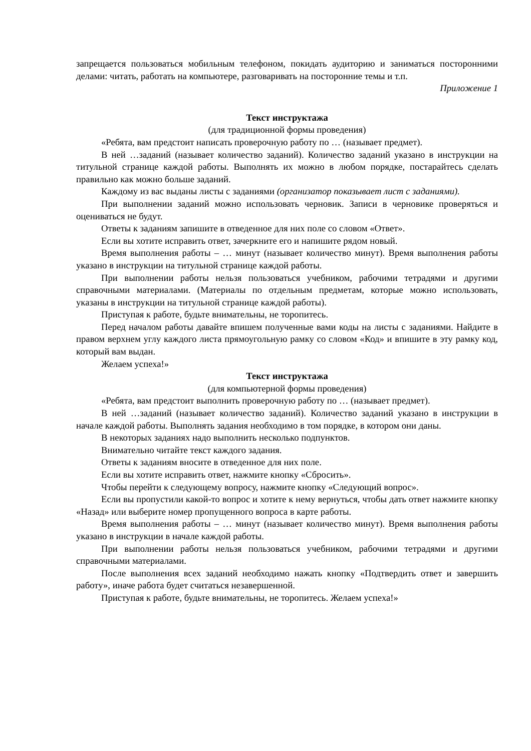запрещается пользоваться мобильным телефоном, покидать аудиторию и заниматься посторонними делами: читать, работать на компьютере, разговаривать на посторонние темы и т.п.
Приложение 1
Текст инструктажа
(для традиционной формы проведения)
«Ребята, вам предстоит написать проверочную работу по … (называет предмет).
В ней …заданий (называет количество заданий). Количество заданий указано в инструкции на титульной странице каждой работы. Выполнять их можно в любом порядке, постарайтесь сделать правильно как можно больше заданий.
Каждому из вас выданы листы с заданиями (организатор показывает лист с заданиями).
При выполнении заданий можно использовать черновик. Записи в черновике проверяться и оцениваться не будут.
Ответы к заданиям запишите в отведенное для них поле со словом «Ответ».
Если вы хотите исправить ответ, зачеркните его и напишите рядом новый.
Время выполнения работы – … минут (называет количество минут). Время выполнения работы указано в инструкции на титульной странице каждой работы.
При выполнении работы нельзя пользоваться учебником, рабочими тетрадями и другими справочными материалами. (Материалы по отдельным предметам, которые можно использовать, указаны в инструкции на титульной странице каждой работы).
Приступая к работе, будьте внимательны, не торопитесь.
Перед началом работы давайте впишем полученные вами коды на листы с заданиями. Найдите в правом верхнем углу каждого листа прямоугольную рамку со словом «Код» и впишите в эту рамку код, который вам выдан.
Желаем успеха!»
Текст инструктажа
(для компьютерной формы проведения)
«Ребята, вам предстоит выполнить проверочную работу по … (называет предмет).
В ней …заданий (называет количество заданий). Количество заданий указано в инструкции в начале каждой работы. Выполнять задания необходимо в том порядке, в котором они даны.
В некоторых заданиях надо выполнить несколько подпунктов.
Внимательно читайте текст каждого задания.
Ответы к заданиям вносите в отведенное для них поле.
Если вы хотите исправить ответ, нажмите кнопку «Сбросить».
Чтобы перейти к следующему вопросу, нажмите кнопку «Следующий вопрос».
Если вы пропустили какой-то вопрос и хотите к нему вернуться, чтобы дать ответ нажмите кнопку «Назад» или выберите номер пропущенного вопроса в карте работы.
Время выполнения работы – … минут (называет количество минут). Время выполнения работы указано в инструкции в начале каждой работы.
При выполнении работы нельзя пользоваться учебником, рабочими тетрадями и другими справочными материалами.
После выполнения всех заданий необходимо нажать кнопку «Подтвердить ответ и завершить работу», иначе работа будет считаться незавершенной.
Приступая к работе, будьте внимательны, не торопитесь. Желаем успеха!»